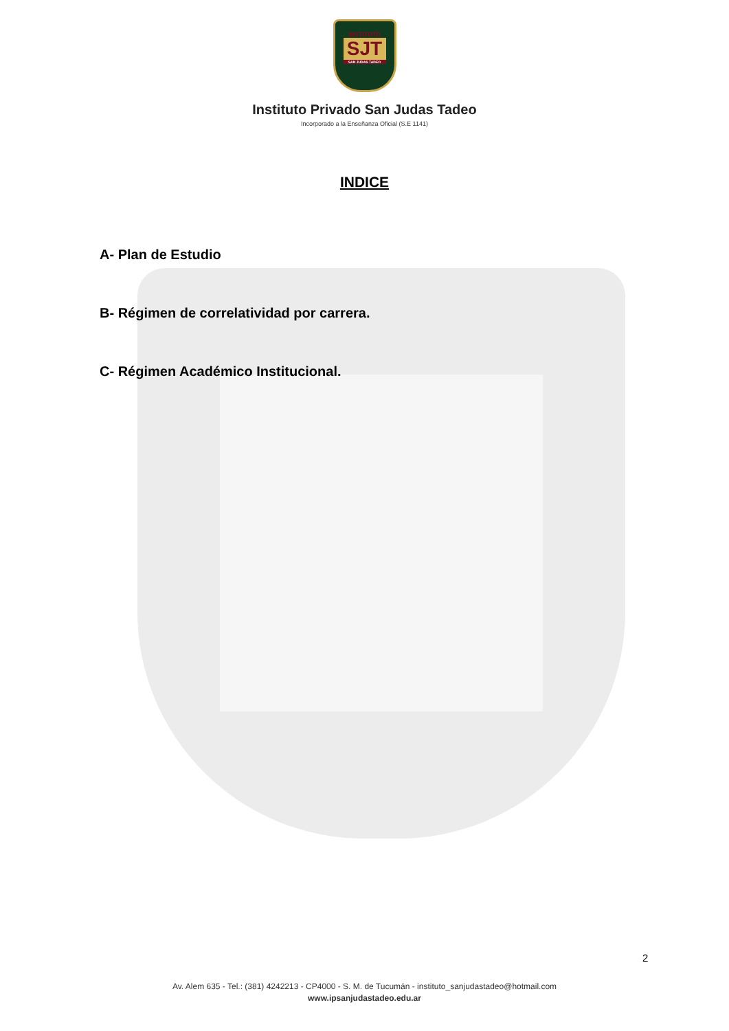INSTITUTO
SJT
SAN JUDAS TADEO
Instituto Privado San Judas Tadeo
Incorporado a la Enseñanza Oficial (S.E 1141)
INDICE
A- Plan de Estudio
B- Régimen de correlatividad por carrera.
C- Régimen Académico Institucional.
2
Av. Alem 635 - Tel.: (381) 4242213 - CP4000 - S. M. de Tucumán - instituto_sanjudastadeo@hotmail.com
www.ipsanjudastadeo.edu.ar